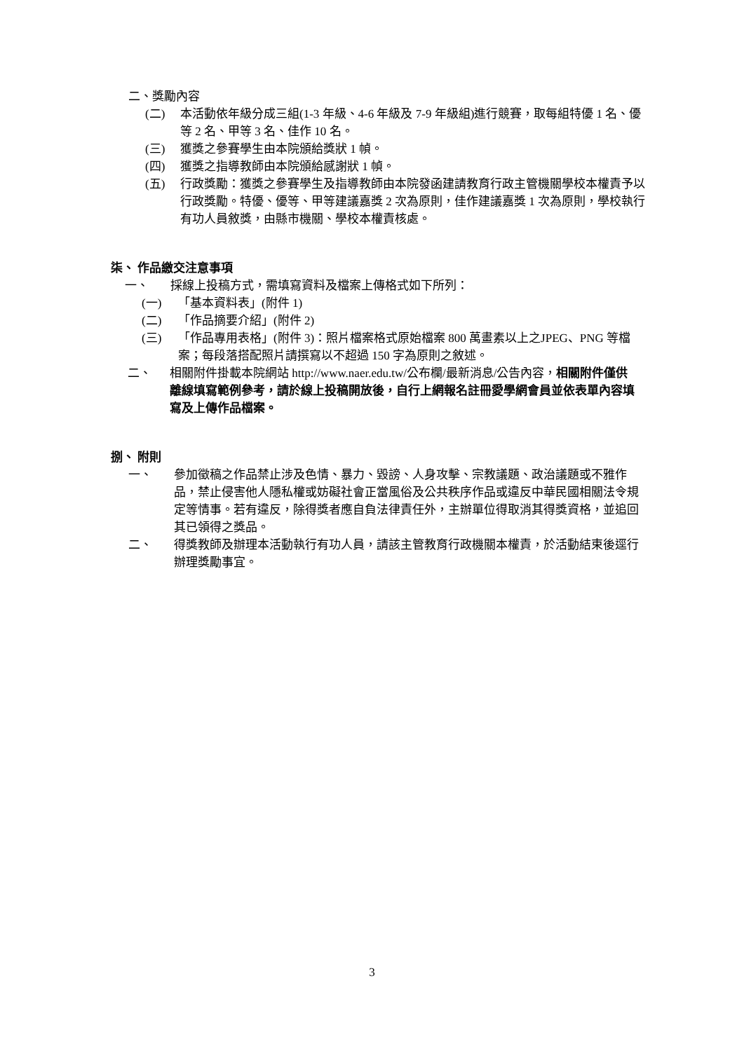二、獎勵內容
(二) 本活動依年級分成三組(1-3 年級、4-6 年級及 7-9 年級組)進行競賽，取每組特優 1 名、優等 2 名、甲等 3 名、佳作 10 名。
(三) 獲獎之參賽學生由本院頒給獎狀 1 幀。
(四) 獲獎之指導教師由本院頒給感謝狀 1 幀。
(五) 行政獎勵：獲獎之參賽學生及指導教師由本院發函建請教育行政主管機關學校本權責予以行政獎勵。特優、優等、甲等建議嘉獎 2 次為原則，佳作建議嘉獎 1 次為原則，學校執行有功人員敘獎，由縣市機關、學校本權責核處。
柒、 作品繳交注意事項
一、 採線上投稿方式，需填寫資料及檔案上傳格式如下所列：
(一) 「基本資料表」(附件 1)
(二) 「作品摘要介紹」(附件 2)
(三) 「作品專用表格」(附件 3)：照片檔案格式原始檔案 800 萬畫素以上之JPEG、PNG 等檔案；每段落搭配照片請撰寫以不超過 150 字為原則之敘述。
二、 相關附件掛載本院網站 http://www.naer.edu.tw/公布欄/最新消息/公告內容，相關附件僅供離線填寫範例參考，請於線上投稿開放後，自行上網報名註冊愛學網會員並依表單內容填寫及上傳作品檔案。
捌、 附則
一、 參加徵稿之作品禁止涉及色情、暴力、毀謗、人身攻擊、宗教議題、政治議題或不雅作品，禁止侵害他人隱私權或妨礙社會正當風俗及公共秩序作品或違反中華民國相關法令規定等情事。若有違反，除得獎者應自負法律責任外，主辦單位得取消其得獎資格，並追回其已領得之獎品。
二、 得獎教師及辦理本活動執行有功人員，請該主管教育行政機關本權責，於活動結束後逕行辦理獎勵事宜。
3